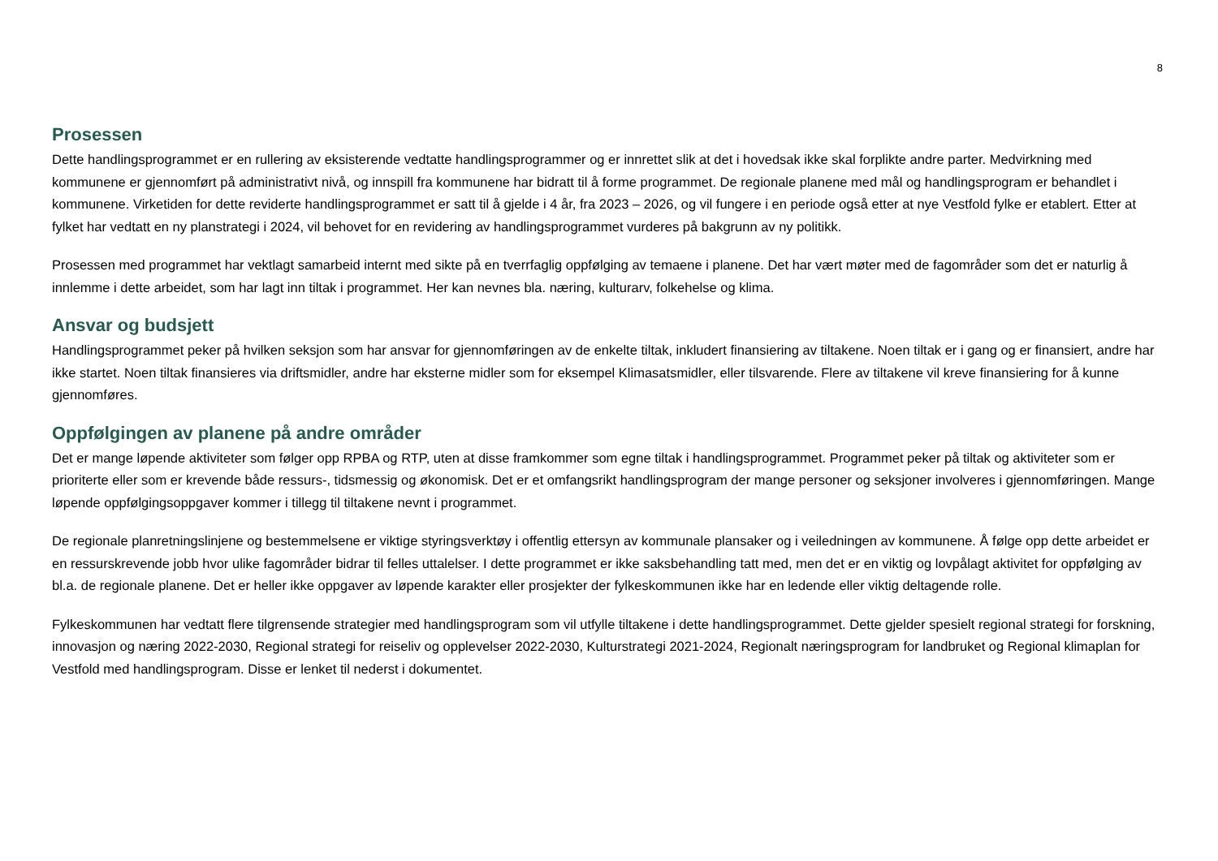8
Prosessen
Dette handlingsprogrammet er en rullering av eksisterende vedtatte handlingsprogrammer og er innrettet slik at det i hovedsak ikke skal forplikte andre parter. Medvirkning med kommunene er gjennomført på administrativt nivå, og innspill fra kommunene har bidratt til å forme programmet. De regionale planene med mål og handlingsprogram er behandlet i kommunene. Virketiden for dette reviderte handlingsprogrammet er satt til å gjelde i 4 år, fra 2023 – 2026, og vil fungere i en periode også etter at nye Vestfold fylke er etablert. Etter at fylket har vedtatt en ny planstrategi i 2024, vil behovet for en revidering av handlingsprogrammet vurderes på bakgrunn av ny politikk.
Prosessen med programmet har vektlagt samarbeid internt med sikte på en tverrfaglig oppfølging av temaene i planene. Det har vært møter med de fagområder som det er naturlig å innlemme i dette arbeidet, som har lagt inn tiltak i programmet. Her kan nevnes bla. næring, kulturarv, folkehelse og klima.
Ansvar og budsjett
Handlingsprogrammet peker på hvilken seksjon som har ansvar for gjennomføringen av de enkelte tiltak, inkludert finansiering av tiltakene. Noen tiltak er i gang og er finansiert, andre har ikke startet. Noen tiltak finansieres via driftsmidler, andre har eksterne midler som for eksempel Klimasatsmidler, eller tilsvarende. Flere av tiltakene vil kreve finansiering for å kunne gjennomføres.
Oppfølgingen av planene på andre områder
Det er mange løpende aktiviteter som følger opp RPBA og RTP, uten at disse framkommer som egne tiltak i handlingsprogrammet. Programmet peker på tiltak og aktiviteter som er prioriterte eller som er krevende både ressurs-, tidsmessig og økonomisk. Det er et omfangsrikt handlingsprogram der mange personer og seksjoner involveres i gjennomføringen. Mange løpende oppfølgingsoppgaver kommer i tillegg til tiltakene nevnt i programmet.
De regionale planretningslinjene og bestemmelsene er viktige styringsverktøy i offentlig ettersyn av kommunale plansaker og i veiledningen av kommunene. Å følge opp dette arbeidet er en ressurskrevende jobb hvor ulike fagområder bidrar til felles uttalelser. I dette programmet er ikke saksbehandling tatt med, men det er en viktig og lovpålagt aktivitet for oppfølging av bl.a. de regionale planene. Det er heller ikke oppgaver av løpende karakter eller prosjekter der fylkeskommunen ikke har en ledende eller viktig deltagende rolle.
Fylkeskommunen har vedtatt flere tilgrensende strategier med handlingsprogram som vil utfylle tiltakene i dette handlingsprogrammet. Dette gjelder spesielt regional strategi for forskning, innovasjon og næring 2022-2030, Regional strategi for reiseliv og opplevelser 2022-2030, Kulturstrategi 2021-2024, Regionalt næringsprogram for landbruket og Regional klimaplan for Vestfold med handlingsprogram. Disse er lenket til nederst i dokumentet.